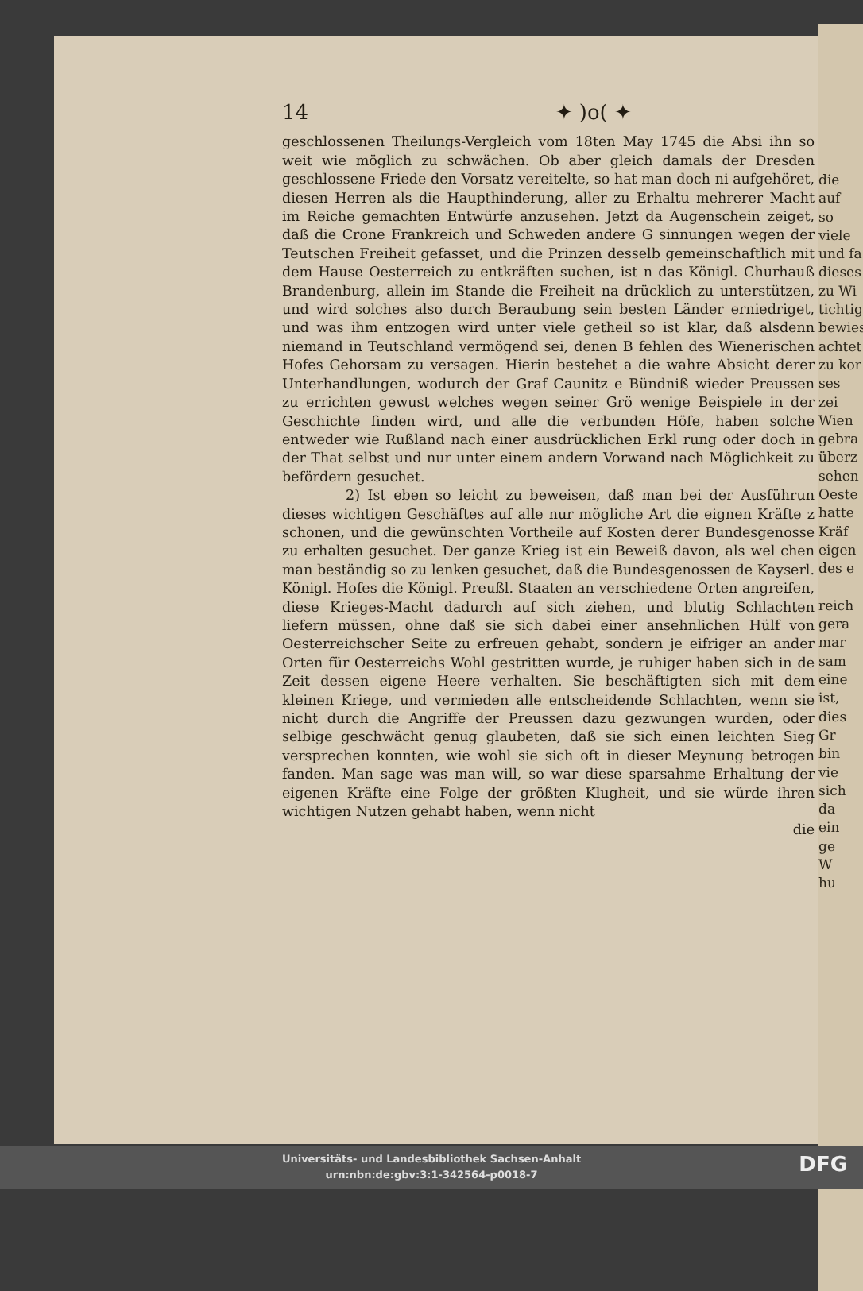14 ✦ )o( ✦
geschlossenen Theilungs-Vergleich vom 18ten May 1745 die Absi ihn so weit wie möglich zu schwächen. Ob aber gleich damals der Dresden geschlossene Friede den Vorsatz vereitelte, so hat man doch ni aufgehöret, diesen Herren als die Haupthinderung, aller zu Erhaltu mehrerer Macht im Reiche gemachten Entwürfe anzusehen. Jetzt da Augenschein zeiget, daß die Crone Frankreich und Schweden andere G sinnungen wegen der Teutschen Freiheit gefasset, und die Prinzen desselb gemeinschaftlich mit dem Hause Oesterreich zu entkräften suchen, ist n das Königl. Churhauß Brandenburg, allein im Stande die Freiheit na drücklich zu unterstützen, und wird solches also durch Beraubung sein besten Länder erniedriget, und was ihm entzogen wird unter viele getheil so ist klar, daß alsdenn niemand in Teutschland vermögend sei, denen B fehlen des Wienerischen Hofes Gehorsam zu versagen. Hierin bestehet a die wahre Absicht derer Unterhandlungen, wodurch der Graf Caunitz e Bündniß wieder Preussen zu errichten gewust welches wegen seiner Grö wenige Beispiele in der Geschichte finden wird, und alle die verbunden Höfe, haben solche entweder wie Rußland nach einer ausdrücklichen Erkl rung oder doch in der That selbst und nur unter einem andern Vorwand nach Möglichkeit zu befördern gesuchet.
2) Ist eben so leicht zu beweisen, daß man bei der Ausführun dieses wichtigen Geschäftes auf alle nur mögliche Art die eignen Kräfte z schonen, und die gewünschten Vortheile auf Kosten derer Bundesgenosse zu erhalten gesuchet. Der ganze Krieg ist ein Beweiß davon, als wel chen man beständig so zu lenken gesuchet, daß die Bundesgenossen de Kayserl. Königl. Hofes die Königl. Preußl. Staaten an verschiedene Orten angreifen, diese Krieges-Macht dadurch auf sich ziehen, und blutig Schlachten liefern müssen, ohne daß sie sich dabei einer ansehnlichen Hülf von Oesterreichscher Seite zu erfreuen gehabt, sondern je eifriger an ander Orten für Oesterreichs Wohl gestritten wurde, je ruhiger haben sich in de Zeit dessen eigene Heere verhalten. Sie beschäftigten sich mit dem kleinen Kriege, und vermieden alle entscheidende Schlachten, wenn sie nicht durch die Angriffe der Preussen dazu gezwungen wurden, oder selbige geschwächt genug glaubeten, daß sie sich einen leichten Sieg versprechen konnten, wie wohl sie sich oft in dieser Meynung betrogen fanden. Man sage was man will, so war diese sparsahme Erhaltung der eigenen Kräfte eine Folge der größten Klugheit, und sie würde ihren wichtigen Nutzen gehabt haben, wenn nicht
die
die auf
so viele
und fa
dieses
zu Wi
tichtig
bewies
achtet
zu kor
ses zei
Wien
gebra
überz
sehen
Oeste
hatte
Kräf
eigen
des e
reich
gera
mar
sam
eine
ist,
dies
Gr
bin
vie
sich
da
ein
ge
W
hu
Universitäts- und Landesbibliothek Sachsen-Anhalt
urn:nbn:de:gbv:3:1-342564-p0018-7
DFG